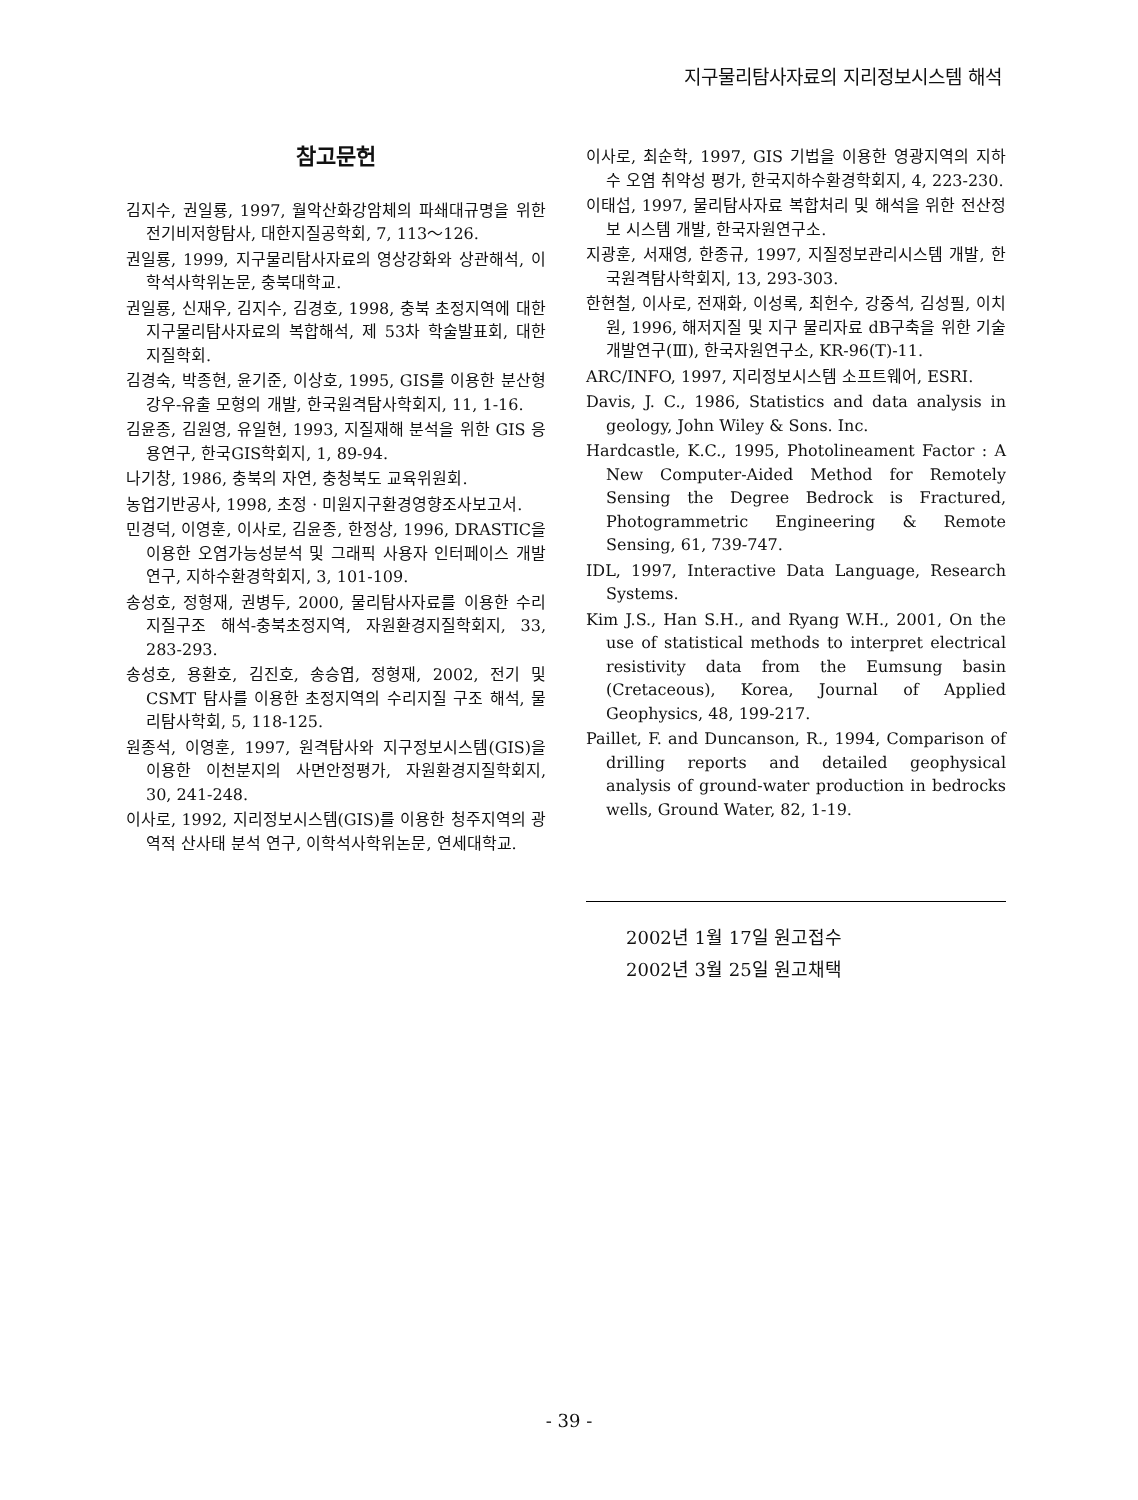지구물리탐사자료의 지리정보시스템 해석
참고문헌
김지수, 권일룡, 1997, 월악산화강암체의 파쇄대규명을 위한 전기비저항탐사, 대한지질공학회, 7, 113～126.
권일룡, 1999, 지구물리탐사자료의 영상강화와 상관해석, 이학석사학위논문, 충북대학교.
권일룡, 신재우, 김지수, 김경호, 1998, 충북 초정지역에 대한 지구물리탐사자료의 복합해석, 제 53차 학술발표회, 대한지질학회.
김경숙, 박종현, 윤기준, 이상호, 1995, GIS를 이용한 분산형 강우-유출 모형의 개발, 한국원격탐사학회지, 11, 1-16.
김윤종, 김원영, 유일현, 1993, 지질재해 분석을 위한 GIS 응용연구, 한국GIS학회지, 1, 89-94.
나기창, 1986, 충북의 자연, 충청북도 교육위원회.
농업기반공사, 1998, 초정 · 미원지구환경영향조사보고서.
민경덕, 이영훈, 이사로, 김윤종, 한정상, 1996, DRASTIC을 이용한 오염가능성분석 및 그래픽 사용자 인터페이스 개발연구, 지하수환경학회지, 3, 101-109.
송성호, 정형재, 권병두, 2000, 물리탐사자료를 이용한 수리지질구조 해석-충북초정지역, 자원환경지질학회지, 33, 283-293.
송성호, 용환호, 김진호, 송승엽, 정형재, 2002, 전기 및 CSMT 탐사를 이용한 초정지역의 수리지질 구조 해석, 물리탐사학회, 5, 118-125.
원종석, 이영훈, 1997, 원격탐사와 지구정보시스템(GIS)을 이용한 이천분지의 사면안정평가, 자원환경지질학회지, 30, 241-248.
이사로, 1992, 지리정보시스템(GIS)를 이용한 청주지역의 광역적 산사태 분석 연구, 이학석사학위논문, 연세대학교.
이사로, 최순학, 1997, GIS 기법을 이용한 영광지역의 지하수 오염 취약성 평가, 한국지하수환경학회지, 4, 223-230.
이태섭, 1997, 물리탐사자료 복합처리 및 해석을 위한 전산정보 시스템 개발, 한국자원연구소.
지광훈, 서재영, 한종규, 1997, 지질정보관리시스템 개발, 한국원격탐사학회지, 13, 293-303.
한현철, 이사로, 전재화, 이성록, 최헌수, 강중석, 김성필, 이치원, 1996, 해저지질 및 지구 물리자료 dB구축을 위한 기술개발연구(Ⅲ), 한국자원연구소, KR-96(T)-11.
ARC/INFO, 1997, 지리정보시스템 소프트웨어, ESRI.
Davis, J. C., 1986, Statistics and data analysis in geology, John Wiley & Sons. Inc.
Hardcastle, K.C., 1995, Photolineament Factor : A New Computer-Aided Method for Remotely Sensing the Degree Bedrock is Fractured, Photogrammetric Engineering & Remote Sensing, 61, 739-747.
IDL, 1997, Interactive Data Language, Research Systems.
Kim J.S., Han S.H., and Ryang W.H., 2001, On the use of statistical methods to interpret electrical resistivity data from the Eumsung basin (Cretaceous), Korea, Journal of Applied Geophysics, 48, 199-217.
Paillet, F. and Duncanson, R., 1994, Comparison of drilling reports and detailed geophysical analysis of ground-water production in bedrocks wells, Ground Water, 82, 1-19.
2002년 1월 17일 원고접수
2002년 3월 25일 원고채택
- 39 -